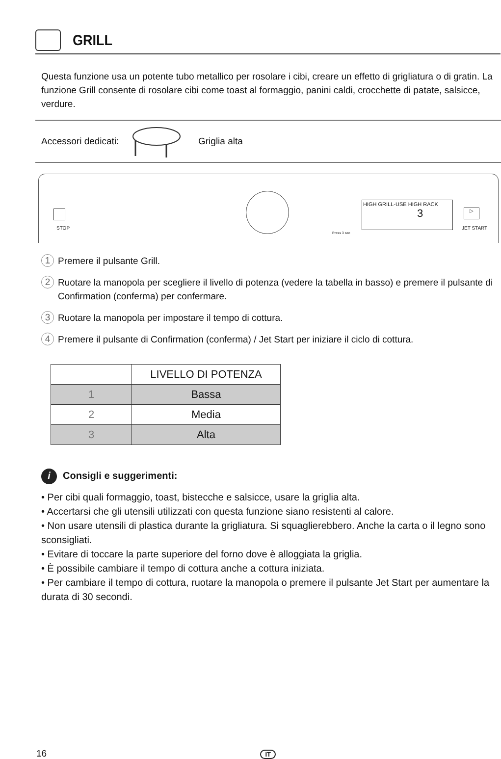GRILL
Questa funzione usa un potente tubo metallico per rosolare i cibi, creare un effetto di grigliatura o di gratin. La funzione Grill consente di rosolare cibi come toast al formaggio, panini caldi, crocchette di patate, salsicce, verdure.
Accessori dedicati:
Griglia alta
STOP
HIGH GRILL-USE HIGH RACK
3
▷
JET START
Press 3 sec
1 Premere il pulsante Grill.
2 Ruotare la manopola per scegliere il livello di potenza (vedere la tabella in basso) e premere il pulsante di Confirmation (conferma) per confermare.
3 Ruotare la manopola per impostare il tempo di cottura.
4 Premere il pulsante di Confirmation (conferma) / Jet Start per iniziare il ciclo di cottura.
| | LIVELLO DI POTENZA |
| --- | --- |
| 1 | Bassa |
| 2 | Media |
| 3 | Alta |
i Consigli e suggerimenti:
• Per cibi quali formaggio, toast, bistecche e salsicce, usare la griglia alta.
• Accertarsi che gli utensili utilizzati con questa funzione siano resistenti al calore.
• Non usare utensili di plastica durante la grigliatura. Si squaglierebbero. Anche la carta o il legno sono sconsigliati.
• Evitare di toccare la parte superiore del forno dove è alloggiata la griglia.
• È possibile cambiare il tempo di cottura anche a cottura iniziata.
• Per cambiare il tempo di cottura, ruotare la manopola o premere il pulsante Jet Start per aumentare la durata di 30 secondi.
16 IT